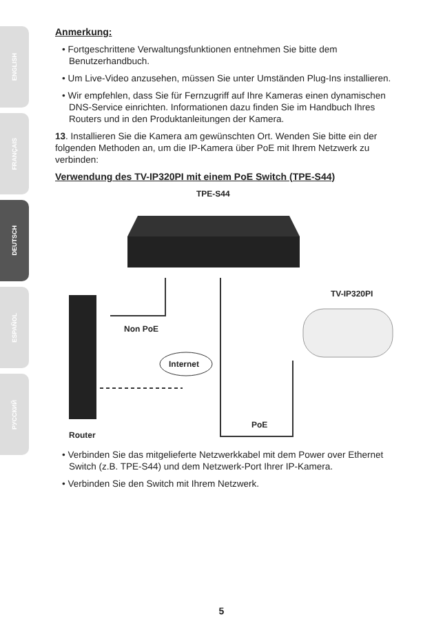ENGLISH
FRANÇAIS
DEUTSCH
ESPAÑOL
РУССКИЙ
Anmerkung:
• Fortgeschrittene Verwaltungsfunktionen entnehmen Sie bitte dem Benutzerhandbuch.
• Um Live-Video anzusehen, müssen Sie unter Umständen Plug-Ins installieren.
• Wir empfehlen, dass Sie für Fernzugriff auf Ihre Kameras einen dynamischen DNS-Service einrichten. Informationen dazu finden Sie im Handbuch Ihres Routers und in den Produktanleitungen der Kamera.
13. Installieren Sie die Kamera am gewünschten Ort. Wenden Sie bitte ein der folgenden Methoden an, um die IP-Kamera über PoE mit Ihrem Netzwerk zu verbinden:
Verwendung des TV-IP320PI mit einem PoE Switch (TPE-S44)
TPE-S44
TV-IP320PI
Non PoE
Internet
PoE
Router
• Verbinden Sie das mitgelieferte Netzwerkkabel mit dem Power over Ethernet Switch (z.B. TPE-S44) und dem Netzwerk-Port Ihrer IP-Kamera.
• Verbinden Sie den Switch mit Ihrem Netzwerk.
5